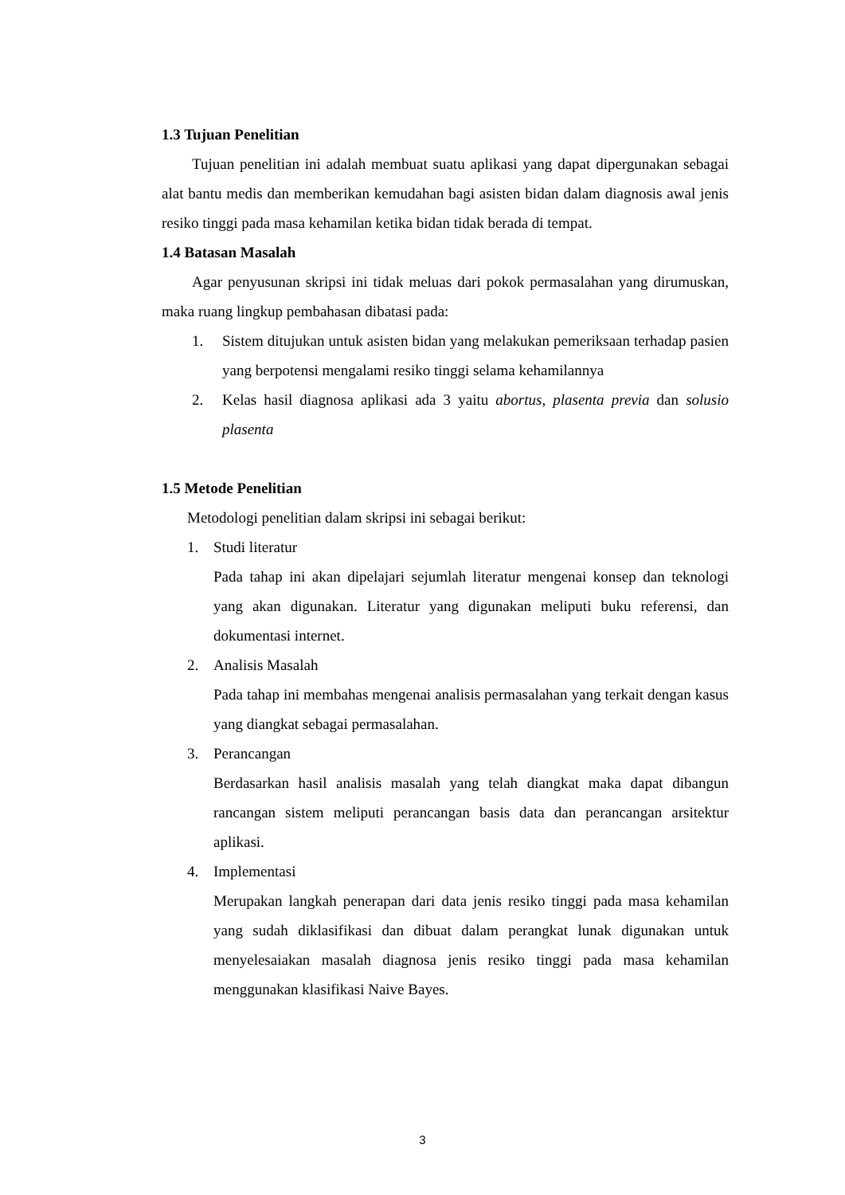1.3 Tujuan Penelitian
Tujuan penelitian ini adalah membuat suatu aplikasi yang dapat dipergunakan sebagai alat bantu medis dan memberikan kemudahan bagi asisten bidan dalam diagnosis awal jenis resiko tinggi pada masa kehamilan ketika bidan tidak berada di tempat.
1.4 Batasan Masalah
Agar penyusunan skripsi ini tidak meluas dari pokok permasalahan yang dirumuskan, maka ruang lingkup pembahasan dibatasi pada:
1. Sistem ditujukan untuk asisten bidan yang melakukan pemeriksaan terhadap pasien yang berpotensi mengalami resiko tinggi selama kehamilannya
2. Kelas hasil diagnosa aplikasi ada 3 yaitu abortus, plasenta previa dan solusio plasenta
1.5 Metode Penelitian
Metodologi penelitian dalam skripsi ini sebagai berikut:
1. Studi literatur
Pada tahap ini akan dipelajari sejumlah literatur mengenai konsep dan teknologi yang akan digunakan. Literatur yang digunakan meliputi buku referensi, dan dokumentasi internet.
2. Analisis Masalah
Pada tahap ini membahas mengenai analisis permasalahan yang terkait dengan kasus yang diangkat sebagai permasalahan.
3. Perancangan
Berdasarkan hasil analisis masalah yang telah diangkat maka dapat dibangun rancangan sistem meliputi perancangan basis data dan perancangan arsitektur aplikasi.
4. Implementasi
Merupakan langkah penerapan dari data jenis resiko tinggi pada masa kehamilan yang sudah diklasifikasi dan dibuat dalam perangkat lunak digunakan untuk menyelesaiakan masalah diagnosa jenis resiko tinggi pada masa kehamilan menggunakan klasifikasi Naive Bayes.
3